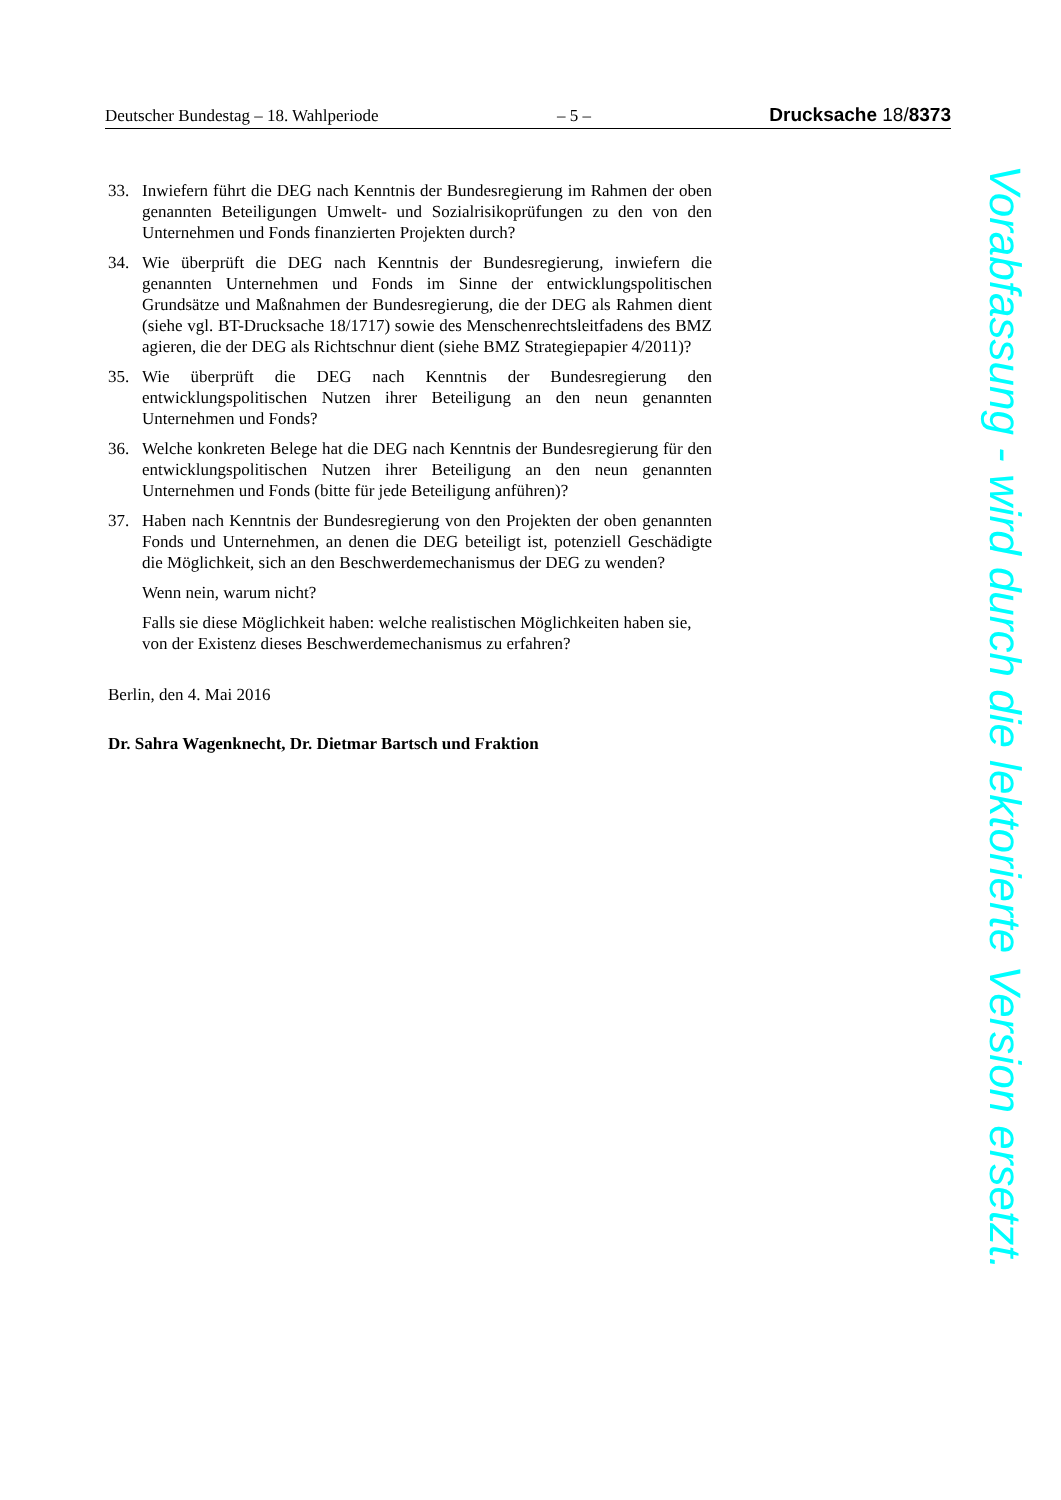Deutscher Bundestag – 18. Wahlperiode – 5 – Drucksache 18/8373
33. Inwiefern führt die DEG nach Kenntnis der Bundesregierung im Rahmen der oben genannten Beteiligungen Umwelt- und Sozialrisikoprüfungen zu den von den Unternehmen und Fonds finanzierten Projekten durch?
34. Wie überprüft die DEG nach Kenntnis der Bundesregierung, inwiefern die genannten Unternehmen und Fonds im Sinne der entwicklungspolitischen Grundsätze und Maßnahmen der Bundesregierung, die der DEG als Rahmen dient (siehe vgl. BT-Drucksache 18/1717) sowie des Menschenrechtsleitfadens des BMZ agieren, die der DEG als Richtschnur dient (siehe BMZ Strategiepapier 4/2011)?
35. Wie überprüft die DEG nach Kenntnis der Bundesregierung den entwicklungspolitischen Nutzen ihrer Beteiligung an den neun genannten Unternehmen und Fonds?
36. Welche konkreten Belege hat die DEG nach Kenntnis der Bundesregierung für den entwicklungspolitischen Nutzen ihrer Beteiligung an den neun genannten Unternehmen und Fonds (bitte für jede Beteiligung anführen)?
37. Haben nach Kenntnis der Bundesregierung von den Projekten der oben genannten Fonds und Unternehmen, an denen die DEG beteiligt ist, potenziell Geschädigte die Möglichkeit, sich an den Beschwerdemechanismus der DEG zu wenden?
Wenn nein, warum nicht?
Falls sie diese Möglichkeit haben: welche realistischen Möglichkeiten haben sie, von der Existenz dieses Beschwerdemechanismus zu erfahren?
Berlin, den 4. Mai 2016
Dr. Sahra Wagenknecht, Dr. Dietmar Bartsch und Fraktion
Vorabfassung - wird durch die lektorierte Version ersetzt.